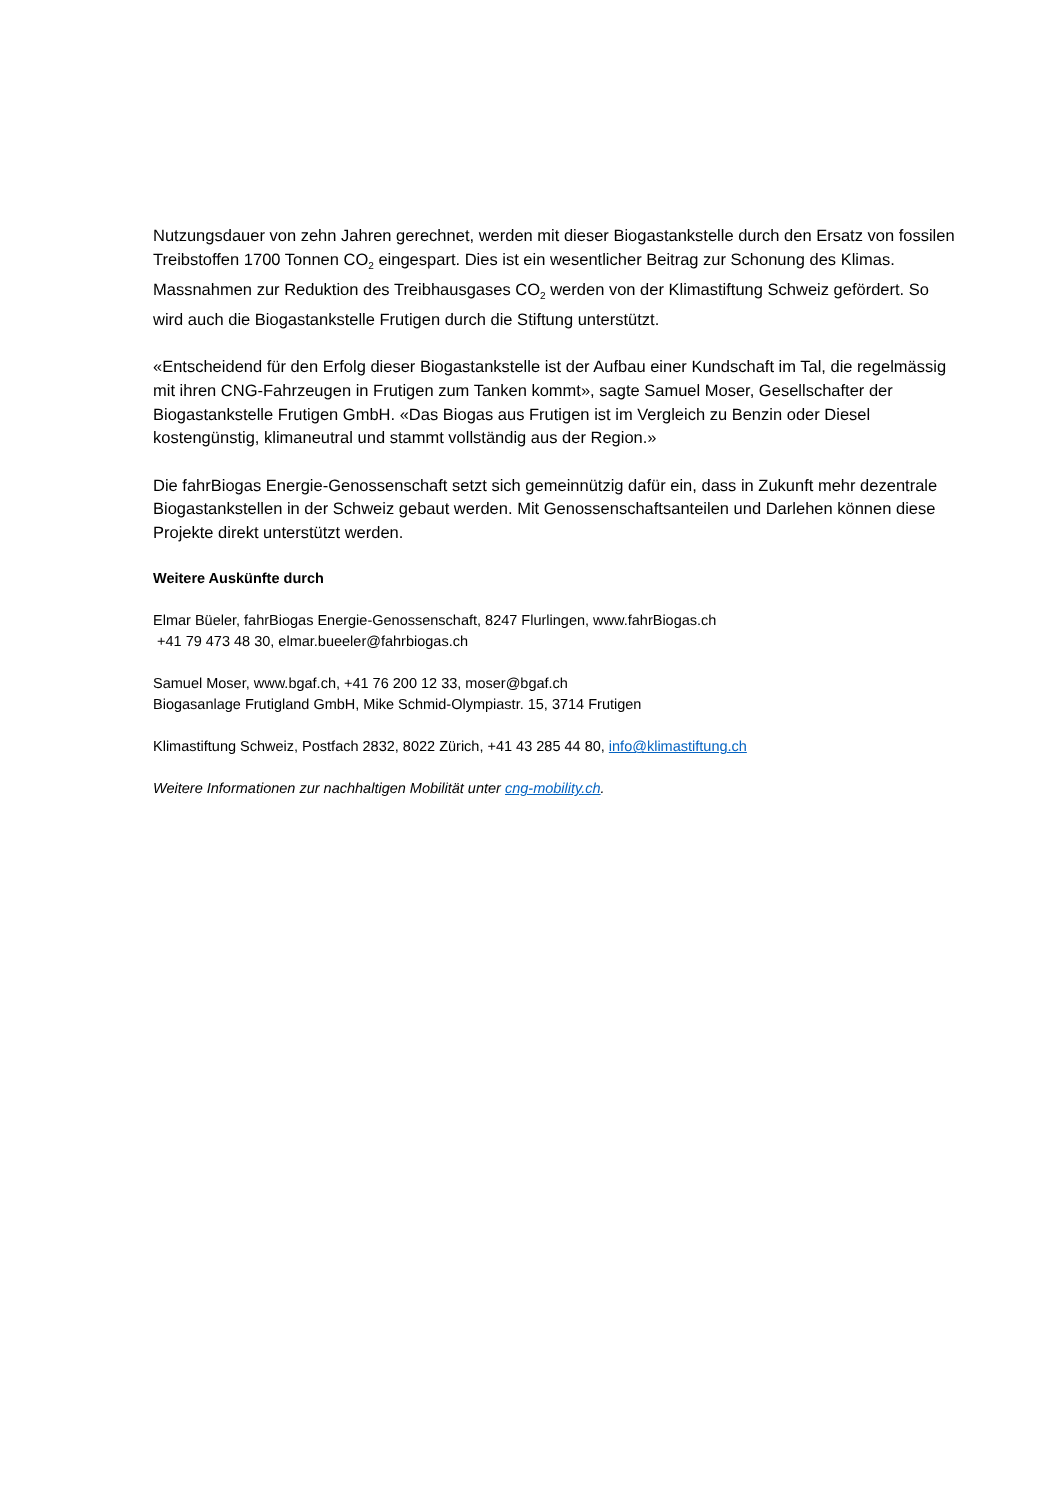Nutzungsdauer von zehn Jahren gerechnet, werden mit dieser Biogastankstelle durch den Ersatz von fossilen Treibstoffen 1700 Tonnen CO<sub>2</sub> eingespart. Dies ist ein wesentlicher Beitrag zur Schonung des Klimas. Massnahmen zur Reduktion des Treibhausgases CO<sub>2</sub> werden von der Klimastiftung Schweiz gefördert. So wird auch die Biogastankstelle Frutigen durch die Stiftung unterstützt.
«Entscheidend für den Erfolg dieser Biogastankstelle ist der Aufbau einer Kundschaft im Tal, die regelmässig mit ihren CNG-Fahrzeugen in Frutigen zum Tanken kommt», sagte Samuel Moser, Gesellschafter der Biogastankstelle Frutigen GmbH. «Das Biogas aus Frutigen ist im Vergleich zu Benzin oder Diesel kostengünstig, klimaneutral und stammt vollständig aus der Region.»
Die fahrBiogas Energie-Genossenschaft setzt sich gemeinnützig dafür ein, dass in Zukunft mehr dezentrale Biogastankstellen in der Schweiz gebaut werden. Mit Genossenschaftsanteilen und Darlehen können diese Projekte direkt unterstützt werden.
Weitere Auskünfte durch
Elmar Büeler, fahrBiogas Energie-Genossenschaft, 8247 Flurlingen, www.fahrBiogas.ch
+41 79 473 48 30, elmar.bueeler@fahrbiogas.ch
Samuel Moser, www.bgaf.ch, +41 76 200 12 33, moser@bgaf.ch
Biogasanlage Frutigland GmbH, Mike Schmid-Olympiastr. 15, 3714 Frutigen
Klimastiftung Schweiz, Postfach 2832, 8022 Zürich, +41 43 285 44 80, info@klimastiftung.ch
Weitere Informationen zur nachhaltigen Mobilität unter cng-mobility.ch.